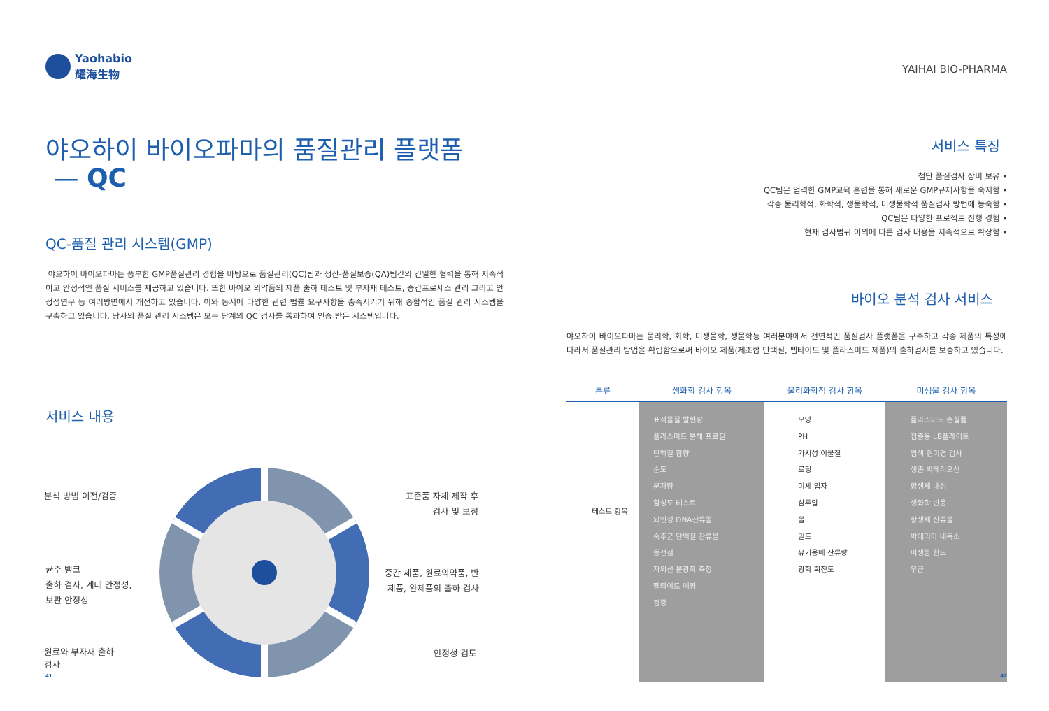Yaohabio
耀海生物
야오하이 바이오파마의 품질관리 플랫폼
— QC
QC-품질 관리 시스템(GMP)
야오하이 바이오파마는 풍부한 GMP품질관리 경험을 바탕으로 품질관리(QC)팀과 생산-품질보증(QA)팀간의 긴밀한 협력을 통해 지속적이고 안정적인 품질 서비스를 제공하고 있습니다. 또한 바이오 의약품의 제품 출하 테스트 및 부자재 테스트, 중간프로세스 관리 그리고 안정성연구 등 여러방면에서 개선하고 있습니다. 이와 동시에 다양한 관련 법률 요구사항을 충족시키기 위해 종합적인 품질 관리 시스템을 구축하고 있습니다. 당사의 품질 관리 시스템은 모든 단계의 QC 검사를 통과하여 인증 받은 시스템입니다.
서비스 내용
분석 방법 이전/검증
표준품 자체 제작 후
검사 및 보정
균주 뱅크
출하 검사, 계대 안정성,
보관 안정성
중간 제품, 원료의약품, 반
제품, 완제품의 출하 검사
원료와 부자재 출하
검사
안정성 검토
41
YAIHAI BIO-PHARMA
서비스 특징
첨단 품질검사 장비 보유 •
QC팀은 엄격한 GMP교육 훈련을 통해 새로운 GMP규제사항을 숙지함 •
각종 물리학적, 화학적, 생물학적, 미생물학적 품질검사 방법에 능숙함 •
QC팀은 다양한 프로젝트 진행 경험 •
현재 검사범위 이외에 다른 검사 내용을 지속적으로 확장함 •
바이오 분석 검사 서비스
야오하이 바이오파마는 물리학, 화학, 미생물학, 생물학등 여러분야에서 전면적인 품질검사 플랫폼을 구축하고 각종 제품의 특성에 다라서 품질관리 방업을 확립함으로써 바이오 제품(제조합 단백질, 펩타이드 및 플라스미드 제품)의 출하검사를 보증하고 있습니다.
| 분류 | 생화학 검사 항목 | 물리화학적 검사 항목 | 미생물 검사 항목 |
| --- | --- | --- | --- |
| 테스트 항목 | 표적물질 발현량 플라스미드 분해 프로필 단백질 함량 순도 분자량 활성도 테스트 외인성 DNA잔류물 숙주균 단백질 잔류물 등전점 자외선 분광학 측정 펩타이드 메핑 검증 | 모양 PH 가시성 이물질 로딩 미세 입자 삼투압 물 밀도 유기용매 잔류량 광학 회전도 | 플라스미드 손실률 접종용 LB플레이트 염색 현미경 검사 생존 박테리오신 항생제 내성 생화학 반응 항생제 잔류물 박테리아 내독소 미생물 한도 무균 |
42